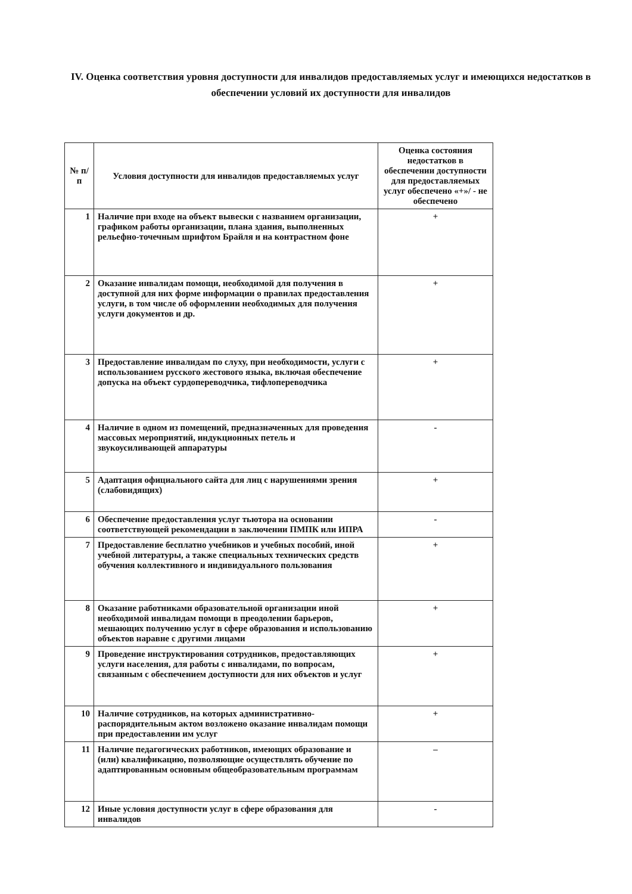IV. Оценка соответствия уровня доступности для инвалидов предоставляемых услуг и имеющихся недостатков в обеспечении условий их доступности для инвалидов
| № п/ п | Условия доступности для инвалидов предоставляемых услуг | Оценка состояния недостатков в обеспечении доступности для предоставляемых услуг обеспечено «+»/ - не обеспечено |
| --- | --- | --- |
| 1 | Наличие при входе на объект вывески с названием организации, графиком работы организации, плана здания, выполненных рельефно-точечным шрифтом Брайля и на контрастном фоне | + |
| 2 | Оказание инвалидам помощи, необходимой для получения в доступной для них форме информации о правилах предоставления услуги, в том числе об оформлении необходимых для получения услуги документов и др. | + |
| 3 | Предоставление инвалидам по слуху, при необходимости, услуги с использованием русского жестового языка, включая обеспечение допуска на объект сурдопереводчика, тифлопереводчика | + |
| 4 | Наличие в одном из помещений, предназначенных для проведения массовых мероприятий, индукционных петель и звукоусиливающей аппаратуры | - |
| 5 | Адаптация официального сайта для лиц с нарушениями зрения (слабовидящих) | + |
| 6 | Обеспечение предоставления услуг тьютора на основании соответствующей рекомендации в заключении ПМПК или ИПРА | - |
| 7 | Предоставление бесплатно учебников и учебных пособий, иной учебной литературы, а также специальных технических средств обучения коллективного и индивидуального пользования | + |
| 8 | Оказание работниками образовательной организации иной необходимой инвалидам помощи в преодолении барьеров, мешающих получению услуг в сфере образования и использованию объектов наравне с другими лицами | + |
| 9 | Проведение инструктирования сотрудников, предоставляющих услуги населения, для работы с инвалидами, по вопросам, связанным с обеспечением доступности для них объектов и услуг | + |
| 10 | Наличие сотрудников, на которых административно-распорядительным актом возложено оказание инвалидам помощи при предоставлении им услуг | + |
| 11 | Наличие педагогических работников, имеющих образование и (или) квалификацию, позволяющие осуществлять обучение по адаптированным основным общеобразовательным программам | – |
| 12 | Иные условия доступности услуг в сфере образования для инвалидов | - |